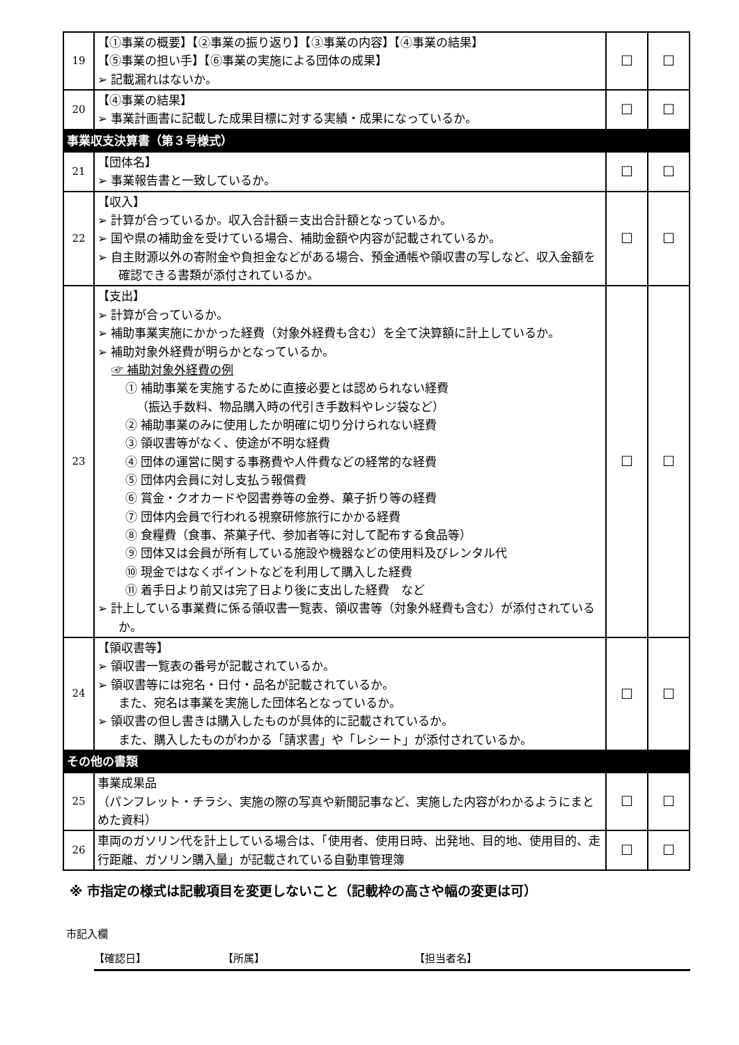| 19 | 【①事業の概要】【②事業の振り返り】【③事業の内容】【④事業の結果】 【⑤事業の担い手】【⑥事業の実施による団体の成果】 ➢ 記載漏れはないか。 | ☐ | ☐ |
| 20 | 【④事業の結果】 ➢ 事業計画書に記載した成果目標に対する実績・成果になっているか。 | ☐ | ☐ |
| 事業収支決算書（第３号様式） | | | |
| 21 | 【団体名】 ➢ 事業報告書と一致しているか。 | ☐ | ☐ |
| 22 | 【収入】 ➢ 計算が合っているか。収入合計額＝支出合計額となっているか。 ➢ 国や県の補助金を受けている場合、補助金額や内容が記載されているか。 ➢ 自主財源以外の寄附金や負担金などがある場合、預金通帳や領収書の写しなど、収入金額を確認できる書類が添付されているか。 | ☐ | ☐ |
| 23 | 【支出】 ➢ 計算が合っているか。 ➢ 補助事業実施にかかった経費（対象外経費も含む）を全て決算額に計上しているか。 ➢ 補助対象外経費が明らかとなっているか。 ☞ 補助対象外経費の例 ① 補助事業を実施するために直接必要とは認められない経費 （振込手数料、物品購入時の代引き手数料やレジ袋など） ② 補助事業のみに使用したか明確に切り分けられない経費 ③ 領収書等がなく、使途が不明な経費 ④ 団体の運営に関する事務費や人件費などの経常的な経費 ⑤ 団体内会員に対し支払う報償費 ⑥ 賞金・クオカードや図書券等の金券、菓子折り等の経費 ⑦ 団体内会員で行われる視察研修旅行にかかる経費 ⑧ 食糧費（食事、茶菓子代、参加者等に対して配布する食品等） ⑨ 団体又は会員が所有している施設や機器などの使用料及びレンタル代 ⑩ 現金ではなくポイントなどを利用して購入した経費 ⑪ 着手日より前又は完了日より後に支出した経費 など ➢ 計上している事業費に係る領収書一覧表、領収書等（対象外経費も含む）が添付されているか。 | ☐ | ☐ |
| 24 | 【領収書等】 ➢ 領収書一覧表の番号が記載されているか。 ➢ 領収書等には宛名・日付・品名が記載されているか。 また、宛名は事業を実施した団体名となっているか。 ➢ 領収書の但し書きは購入したものが具体的に記載されているか。 また、購入したものがわかる「請求書」や「レシート」が添付されているか。 | ☐ | ☐ |
| その他の書類 | | | |
| 25 | 事業成果品 （パンフレット・チラシ、実施の際の写真や新聞記事など、実施した内容がわかるようにまとめた資料） | ☐ | ☐ |
| 26 | 車両のガソリン代を計上している場合は、「使用者、使用日時、出発地、目的地、使用目的、走行距離、ガソリン購入量」が記載されている自動車管理簿 | ☐ | ☐ |
※ 市指定の様式は記載項目を変更しないこと（記載枠の高さや幅の変更は可）
市記入欄
【確認日】 【所属】 【担当者名】